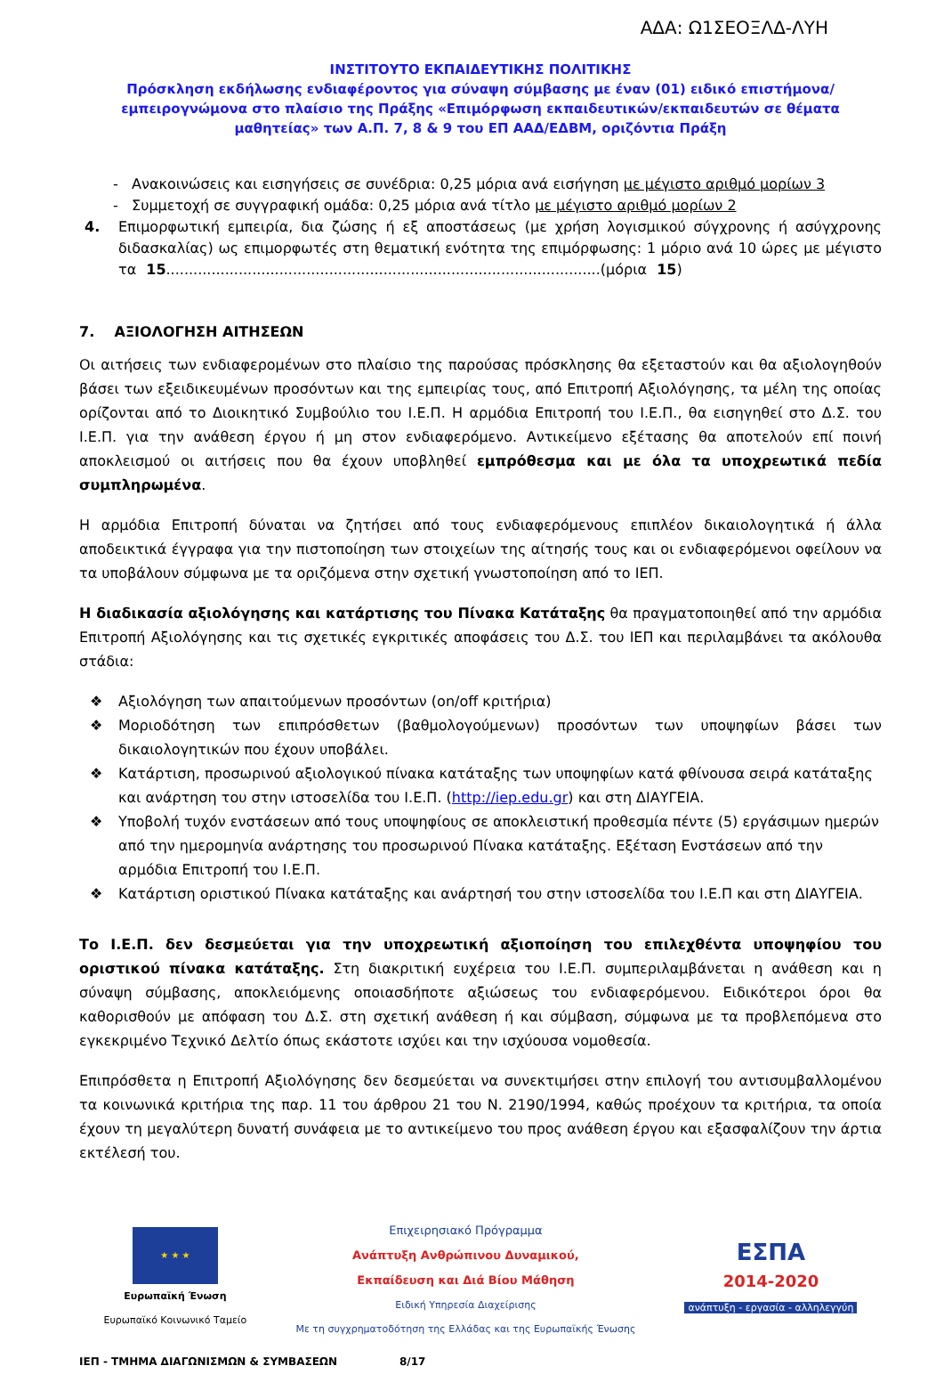ΑΔΑ: Ω1ΣΕΟΞΛΔ-ΛΥΗ
ΙΝΣΤΙΤΟΥΤΟ ΕΚΠΑΙΔΕΥΤΙΚΗΣ ΠΟΛΙΤΙΚΗΣ
Πρόσκληση εκδήλωσης ενδιαφέροντος για σύναψη σύμβασης με έναν (01) ειδικό επιστήμονα/εμπειρογνώμονα στο πλαίσιο της Πράξης «Επιμόρφωση εκπαιδευτικών/εκπαιδευτών σε θέματα μαθητείας» των Α.Π. 7, 8 & 9 του ΕΠ ΑΑΔ/ΕΔΒΜ, οριζόντια Πράξη
- Ανακοινώσεις και εισηγήσεις σε συνέδρια: 0,25 μόρια ανά εισήγηση με μέγιστο αριθμό μορίων 3
- Συμμετοχή σε συγγραφική ομάδα: 0,25 μόρια ανά τίτλο με μέγιστο αριθμό μορίων 2
4. Επιμορφωτική εμπειρία, δια ζώσης ή εξ αποστάσεως (με χρήση λογισμικού σύγχρονης ή ασύγχρονης διδασκαλίας) ως επιμορφωτές στη θεματική ενότητα της επιμόρφωσης: 1 μόριο ανά 10 ώρες με μέγιστο τα 15................................................................................................(μόρια 15)
7. ΑΞΙΟΛΟΓΗΣΗ ΑΙΤΗΣΕΩΝ
Οι αιτήσεις των ενδιαφερομένων στο πλαίσιο της παρούσας πρόσκλησης θα εξεταστούν και θα αξιολογηθούν βάσει των εξειδικευμένων προσόντων και της εμπειρίας τους, από Επιτροπή Αξιολόγησης, τα μέλη της οποίας ορίζονται από το Διοικητικό Συμβούλιο του Ι.Ε.Π. Η αρμόδια Επιτροπή του Ι.Ε.Π., θα εισηγηθεί στο Δ.Σ. του Ι.Ε.Π. για την ανάθεση έργου ή μη στον ενδιαφερόμενο. Αντικείμενο εξέτασης θα αποτελούν επί ποινή αποκλεισμού οι αιτήσεις που θα έχουν υποβληθεί εμπρόθεσμα και με όλα τα υποχρεωτικά πεδία συμπληρωμένα.
Η αρμόδια Επιτροπή δύναται να ζητήσει από τους ενδιαφερόμενους επιπλέον δικαιολογητικά ή άλλα αποδεικτικά έγγραφα για την πιστοποίηση των στοιχείων της αίτησής τους και οι ενδιαφερόμενοι οφείλουν να τα υποβάλουν σύμφωνα με τα οριζόμενα στην σχετική γνωστοποίηση από το ΙΕΠ.
Η διαδικασία αξιολόγησης και κατάρτισης του Πίνακα Κατάταξης θα πραγματοποιηθεί από την αρμόδια Επιτροπή Αξιολόγησης και τις σχετικές εγκριτικές αποφάσεις του Δ.Σ. του ΙΕΠ και περιλαμβάνει τα ακόλουθα στάδια:
❖ Αξιολόγηση των απαιτούμενων προσόντων (on/off κριτήρια)
❖ Μοριοδότηση των επιπρόσθετων (βαθμολογούμενων) προσόντων των υποψηφίων βάσει των δικαιολογητικών που έχουν υποβάλει.
❖ Κατάρτιση, προσωρινού αξιολογικού πίνακα κατάταξης των υποψηφίων κατά φθίνουσα σειρά κατάταξης και ανάρτηση του στην ιστοσελίδα του Ι.Ε.Π. (http://iep.edu.gr) και στη ΔΙΑΥΓΕΙΑ.
❖ Υποβολή τυχόν ενστάσεων από τους υποψηφίους σε αποκλειστική προθεσμία πέντε (5) εργάσιμων ημερών από την ημερομηνία ανάρτησης του προσωρινού Πίνακα κατάταξης. Εξέταση Ενστάσεων από την αρμόδια Επιτροπή του Ι.Ε.Π.
❖ Κατάρτιση οριστικού Πίνακα κατάταξης και ανάρτησή του στην ιστοσελίδα του Ι.Ε.Π και στη ΔΙΑΥΓΕΙΑ.
Το Ι.Ε.Π. δεν δεσμεύεται για την υποχρεωτική αξιοποίηση του επιλεχθέντα υποψηφίου του οριστικού πίνακα κατάταξης. Στη διακριτική ευχέρεια του Ι.Ε.Π. συμπεριλαμβάνεται η ανάθεση και η σύναψη σύμβασης, αποκλειόμενης οποιασδήποτε αξιώσεως του ενδιαφερόμενου. Ειδικότεροι όροι θα καθορισθούν με απόφαση του Δ.Σ. στη σχετική ανάθεση ή και σύμβαση, σύμφωνα με τα προβλεπόμενα στο εγκεκριμένο Τεχνικό Δελτίο όπως εκάστοτε ισχύει και την ισχύουσα νομοθεσία.
Επιπρόσθετα η Επιτροπή Αξιολόγησης δεν δεσμεύεται να συνεκτιμήσει στην επιλογή του αντισυμβαλλομένου τα κοινωνικά κριτήρια της παρ. 11 του άρθρου 21 του Ν. 2190/1994, καθώς προέχουν τα κριτήρια, τα οποία έχουν τη μεγαλύτερη δυνατή συνάφεια με το αντικείμενο του προς ανάθεση έργου και εξασφαλίζουν την άρτια εκτέλεσή του.
★ ★ ★
Ευρωπαϊκή Ένωση
Ευρωπαϊκό Κοινωνικό Ταμείο
Επιχειρησιακό Πρόγραμμα
Ανάπτυξη Ανθρώπινου Δυναμικού,
Εκπαίδευση και Διά Βίου Μάθηση
Ειδική Υπηρεσία Διαχείρισης
Με τη συγχρηματοδότηση της Ελλάδας και της Ευρωπαϊκής Ένωσης
ΕΣΠΑ
2014-2020
ανάπτυξη - εργασία - αλληλεγγύη
ΙΕΠ - ΤΜΗΜΑ ΔΙΑΓΩΝΙΣΜΩΝ & ΣΥΜΒΑΣΕΩΝ 8/17